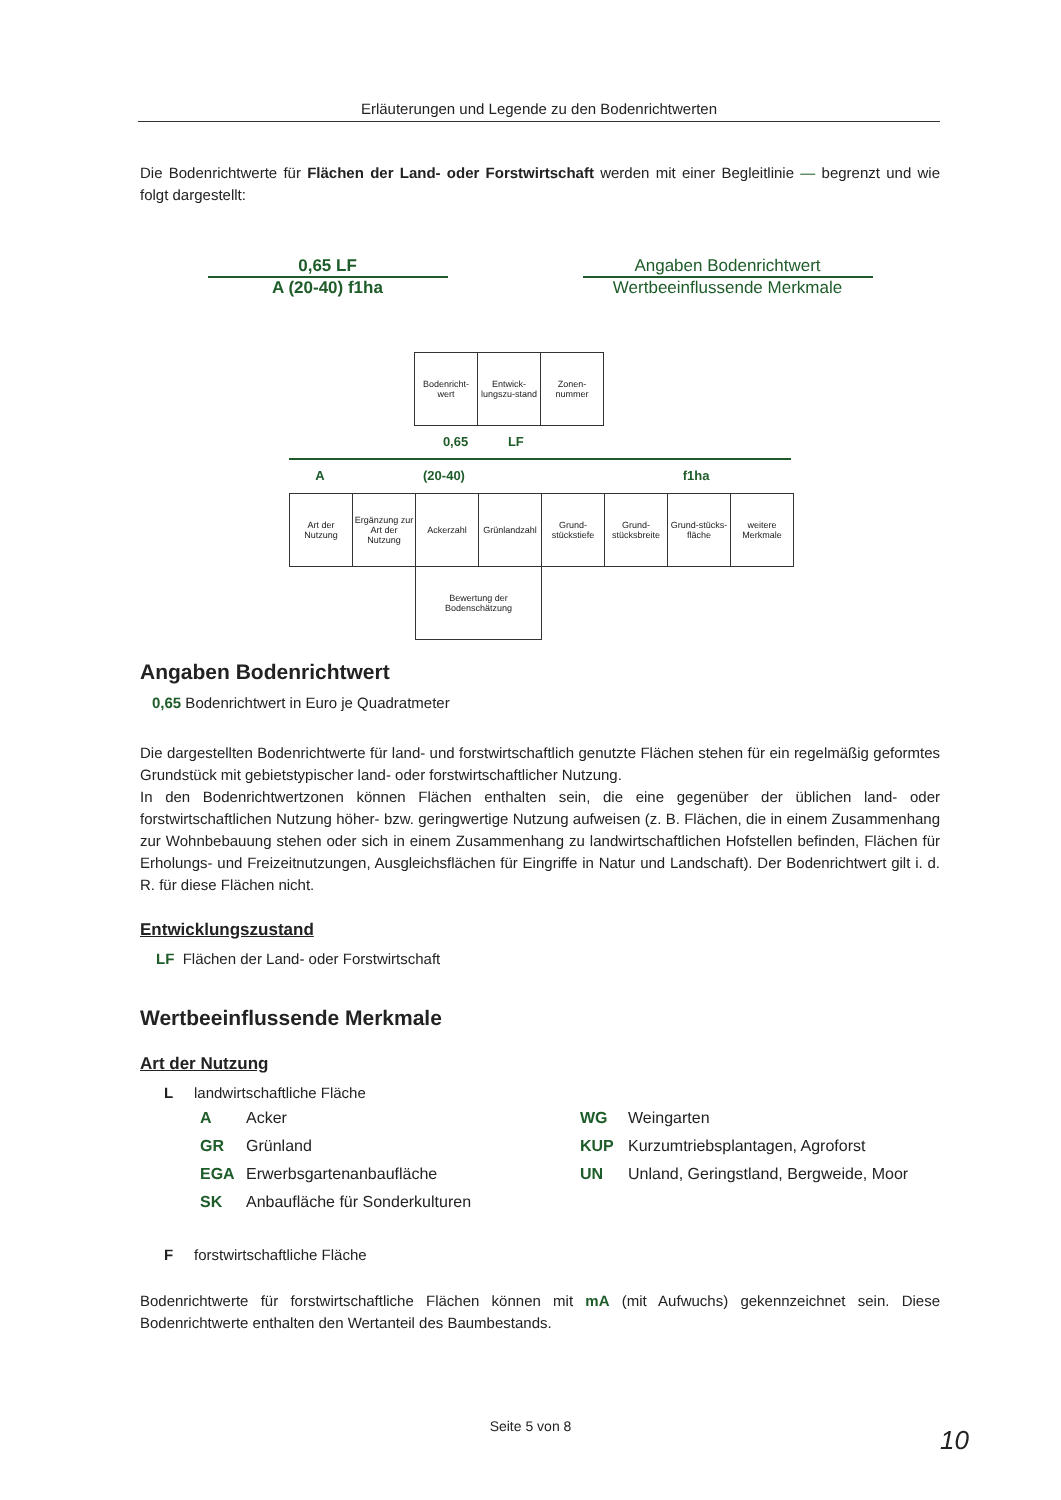Erläuterungen und Legende zu den Bodenrichtwerten
Die Bodenrichtwerte für Flächen der Land- oder Forstwirtschaft werden mit einer Begleitlinie — begrenzt und wie folgt dargestellt:
0,65 LF
A (20-40) f1ha
Angaben Bodenrichtwert
Wertbeeinflussende Merkmale
| Bodenricht-wert | Entwick-lungszu-stand | Zonen-nummer |
0,65 LF
A (20-40) f1ha
| Art der Nutzung | Ergänzung zur Art der Nutzung | Ackerzahl | Grünlandzahl | Grund-stückstiefe | Grund-stücksbreite | Grund-stücks-fläche | weitere Merkmale |
| | | Bewertung der Bodenschätzung | | | | | |
Angaben Bodenrichtwert
0,65 Bodenrichtwert in Euro je Quadratmeter
Die dargestellten Bodenrichtwerte für land- und forstwirtschaftlich genutzte Flächen stehen für ein regelmäßig geformtes Grundstück mit gebietstypischer land- oder forstwirtschaftlicher Nutzung.
In den Bodenrichtwertzonen können Flächen enthalten sein, die eine gegenüber der üblichen land- oder forstwirtschaftlichen Nutzung höher- bzw. geringwertige Nutzung aufweisen (z. B. Flächen, die in einem Zusammenhang zur Wohnbebauung stehen oder sich in einem Zusammenhang zu landwirtschaftlichen Hofstellen befinden, Flächen für Erholungs- und Freizeitnutzungen, Ausgleichsflächen für Eingriffe in Natur und Landschaft). Der Bodenrichtwert gilt i. d. R. für diese Flächen nicht.
Entwicklungszustand
LF Flächen der Land- oder Forstwirtschaft
Wertbeeinflussende Merkmale
Art der Nutzung
L landwirtschaftliche Fläche
A Acker
GR Grünland
EGA Erwerbsgartenanbaufläche
SK Anbaufläche für Sonderkulturen
WG Weingarten
KUP Kurzumtriebsplantagen, Agroforst
UN Unland, Geringstland, Bergweide, Moor
F forstwirtschaftliche Fläche
Bodenrichtwerte für forstwirtschaftliche Flächen können mit mA (mit Aufwuchs) gekennzeichnet sein. Diese Bodenrichtwerte enthalten den Wertanteil des Baumbestands.
Seite 5 von 8 10